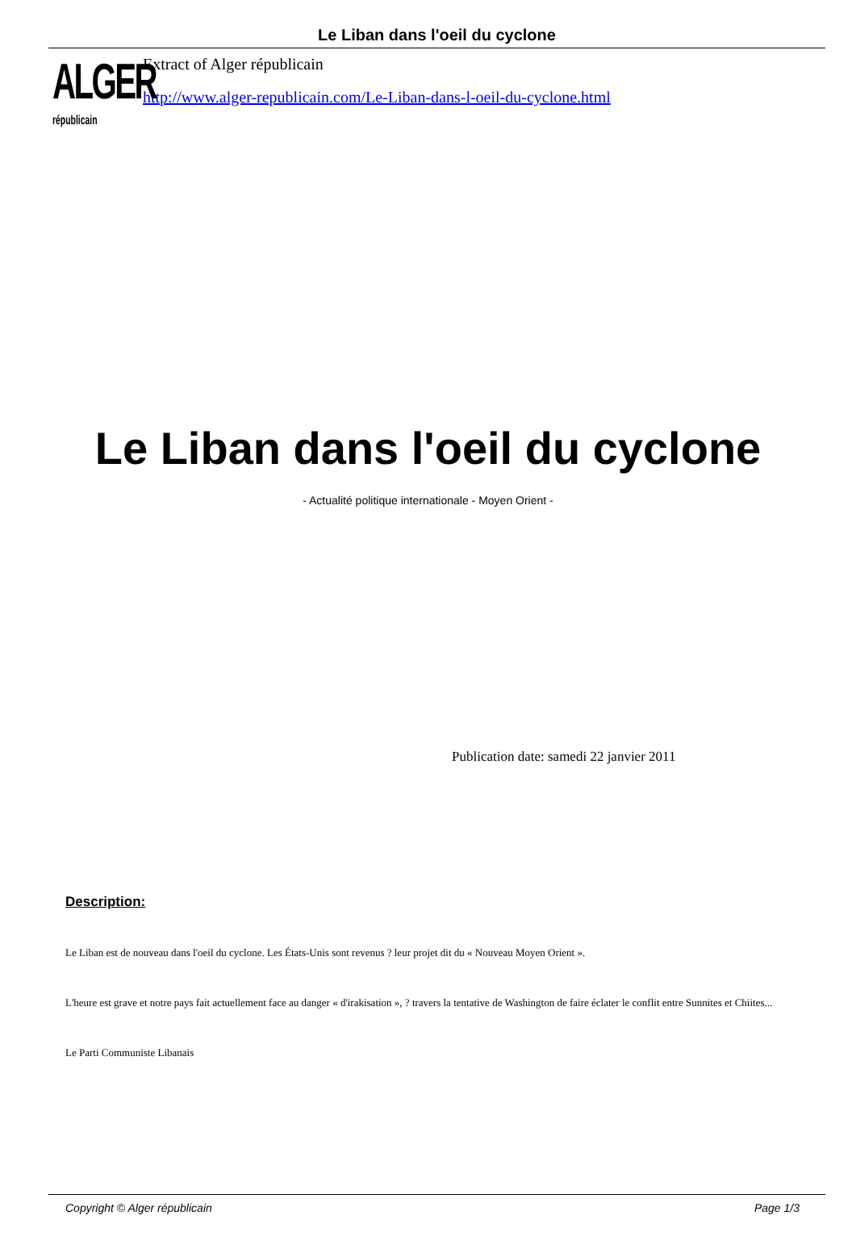Le Liban dans l'oeil du cyclone
ALGER
républicain
Extract of Alger républicain
http://www.alger-republicain.com/Le-Liban-dans-l-oeil-du-cyclone.html
Le Liban dans l'oeil du cyclone
- Actualité politique internationale - Moyen Orient -
Publication date: samedi 22 janvier 2011
Description:
Le Liban est de nouveau dans l'oeil du cyclone. Les États-Unis sont revenus ? leur projet dit du « Nouveau Moyen Orient ».
L'heure est grave et notre pays fait actuellement face au danger « d'irakisation », ? travers la tentative de Washington de faire éclater le conflit entre Sunnites et Chiites...
Le Parti Communiste Libanais
Copyright © Alger républicain Page 1/3